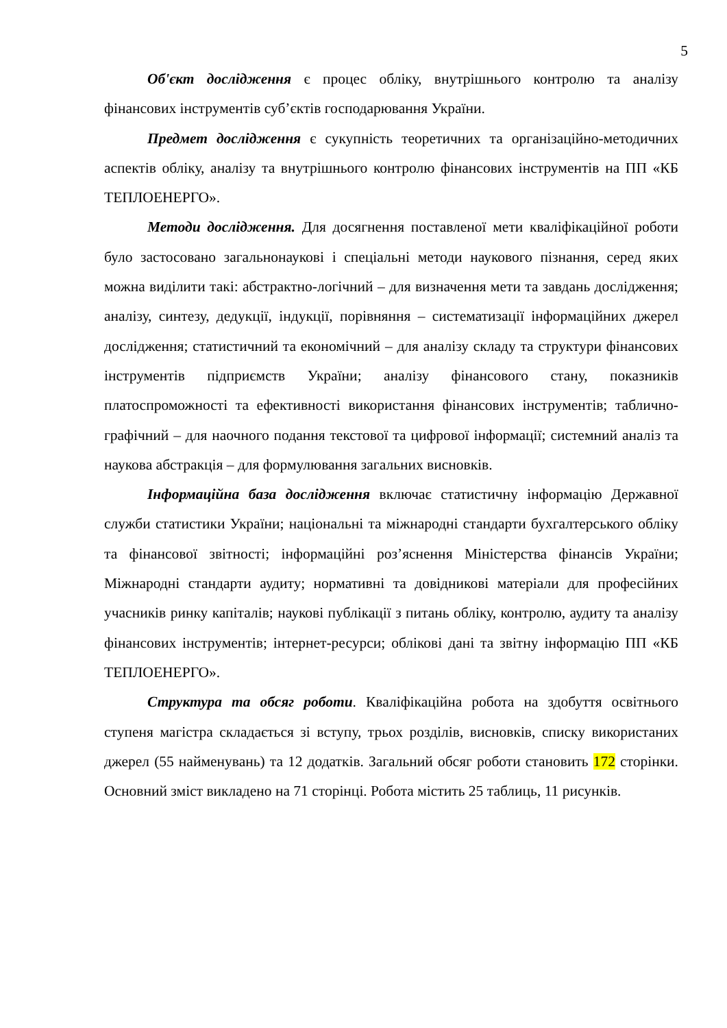5
Об'єкт дослідження є процес обліку, внутрішнього контролю та аналізу фінансових інструментів суб’єктів господарювання України.
Предмет дослідження є сукупність теоретичних та організаційно-методичних аспектів обліку, аналізу та внутрішнього контролю фінансових інструментів на ПП «КБ ТЕПЛОЕНЕРГО».
Методи дослідження. Для досягнення поставленої мети кваліфікаційної роботи було застосовано загальнонаукові і спеціальні методи наукового пізнання, серед яких можна виділити такі: абстрактно-логічний – для визначення мети та завдань дослідження; аналізу, синтезу, дедукції, індукції, порівняння – систематизації інформаційних джерел дослідження; статистичний та економічний – для аналізу складу та структури фінансових інструментів підприємств України; аналізу фінансового стану, показників платоспроможності та ефективності використання фінансових інструментів; таблично-графічний – для наочного подання текстової та цифрової інформації; системний аналіз та наукова абстракція – для формулювання загальних висновків.
Інформаційна база дослідження включає статистичну інформацію Державної служби статистики України; національні та міжнародні стандарти бухгалтерського обліку та фінансової звітності; інформаційні роз’яснення Міністерства фінансів України; Міжнародні стандарти аудиту; нормативні та довідникові матеріали для професійних учасників ринку капіталів; наукові публікації з питань обліку, контролю, аудиту та аналізу фінансових інструментів; інтернет-ресурси; облікові дані та звітну інформацію ПП «КБ ТЕПЛОЕНЕРГО».
Структура та обсяг роботи. Кваліфікаційна робота на здобуття освітнього ступеня магістра складається зі вступу, трьох розділів, висновків, списку використаних джерел (55 найменувань) та 12 додатків. Загальний обсяг роботи становить 172 сторінки. Основний зміст викладено на 71 сторінці. Робота містить 25 таблиць, 11 рисунків.